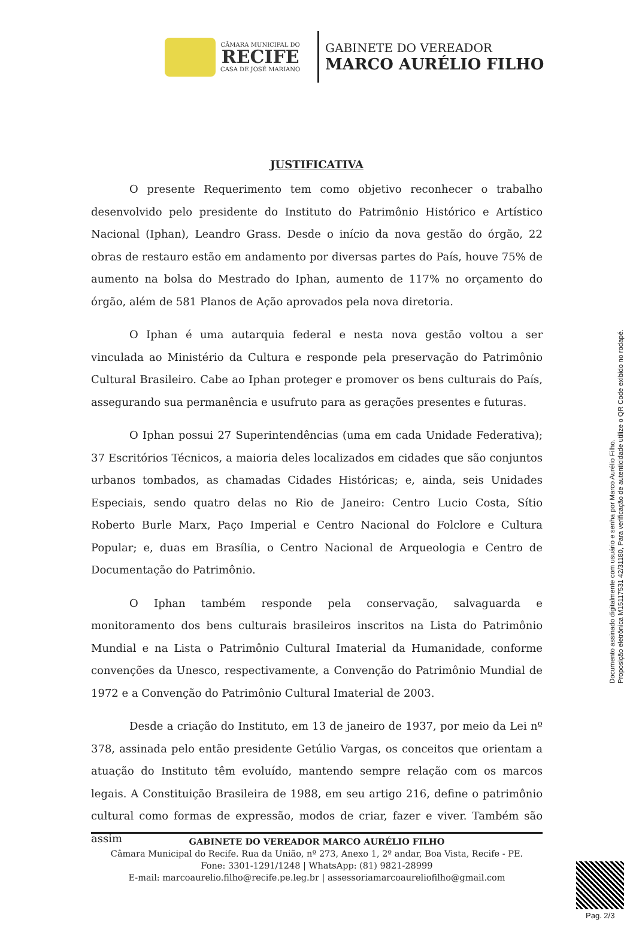CÂMARA MUNICIPAL DO
RECIFE
CASA DE JOSÉ MARIANO
GABINETE DO VEREADOR
MARCO AURÉLIO FILHO
JUSTIFICATIVA
O presente Requerimento tem como objetivo reconhecer o trabalho desenvolvido pelo presidente do Instituto do Patrimônio Histórico e Artístico Nacional (Iphan), Leandro Grass. Desde o início da nova gestão do órgão, 22 obras de restauro estão em andamento por diversas partes do País, houve 75% de aumento na bolsa do Mestrado do Iphan, aumento de 117% no orçamento do órgão, além de 581 Planos de Ação aprovados pela nova diretoria.
O Iphan é uma autarquia federal e nesta nova gestão voltou a ser vinculada ao Ministério da Cultura e responde pela preservação do Patrimônio Cultural Brasileiro. Cabe ao Iphan proteger e promover os bens culturais do País, assegurando sua permanência e usufruto para as gerações presentes e futuras.
O Iphan possui 27 Superintendências (uma em cada Unidade Federativa); 37 Escritórios Técnicos, a maioria deles localizados em cidades que são conjuntos urbanos tombados, as chamadas Cidades Históricas; e, ainda, seis Unidades Especiais, sendo quatro delas no Rio de Janeiro: Centro Lucio Costa, Sítio Roberto Burle Marx, Paço Imperial e Centro Nacional do Folclore e Cultura Popular; e, duas em Brasília, o Centro Nacional de Arqueologia e Centro de Documentação do Patrimônio.
O Iphan também responde pela conservação, salvaguarda e monitoramento dos bens culturais brasileiros inscritos na Lista do Patrimônio Mundial e na Lista o Patrimônio Cultural Imaterial da Humanidade, conforme convenções da Unesco, respectivamente, a Convenção do Patrimônio Mundial de 1972 e a Convenção do Patrimônio Cultural Imaterial de 2003.
Desde a criação do Instituto, em 13 de janeiro de 1937, por meio da Lei nº 378, assinada pelo então presidente Getúlio Vargas, os conceitos que orientam a atuação do Instituto têm evoluído, mantendo sempre relação com os marcos legais. A Constituição Brasileira de 1988, em seu artigo 216, define o patrimônio cultural como formas de expressão, modos de criar, fazer e viver. Também são assim
GABINETE DO VEREADOR MARCO AURÉLIO FILHO
Câmara Municipal do Recife. Rua da União, nº 273, Anexo 1, 2º andar, Boa Vista, Recife - PE.
Fone: 3301-1291/1248 | WhatsApp: (81) 9821-28999
E-mail: marcoaurelio.filho@recife.pe.leg.br | assessoriamarcoaureliofilho@gmail.com
Documento assinado digitalmente com usuário e senha por Marco Aurélio Filho.
Proposição eletrônica M15117531 42/31180, Para verificação de autenticidade utilize o QR Code exibido no rodapé.
Pag. 2/3